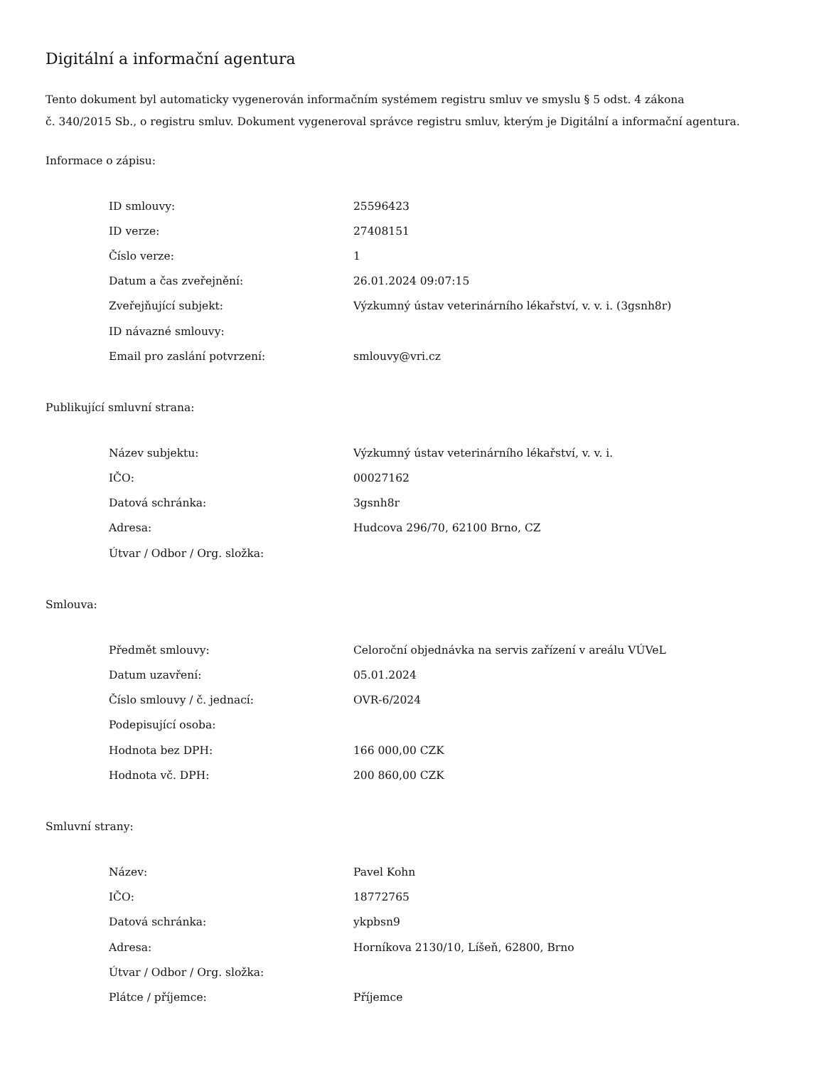Digitální a informační agentura
Tento dokument byl automaticky vygenerován informačním systémem registru smluv ve smyslu § 5 odst. 4 zákona
č. 340/2015 Sb., o registru smluv. Dokument vygeneroval správce registru smluv, kterým je Digitální a informační agentura.
Informace o zápisu:
| ID smlouvy: | 25596423 |
| ID verze: | 27408151 |
| Číslo verze: | 1 |
| Datum a čas zveřejnění: | 26.01.2024 09:07:15 |
| Zveřejňující subjekt: | Výzkumný ústav veterinárního lékařství, v. v. i. (3gsnh8r) |
| ID návazné smlouvy: | |
| Email pro zaslání potvrzení: | smlouvy@vri.cz |
Publikující smluvní strana:
| Název subjektu: | Výzkumný ústav veterinárního lékařství, v. v. i. |
| IČO: | 00027162 |
| Datová schránka: | 3gsnh8r |
| Adresa: | Hudcova 296/70, 62100 Brno, CZ |
| Útvar / Odbor / Org. složka: | |
Smlouva:
| Předmět smlouvy: | Celoroční objednávka na servis zařízení v areálu VÚVeL |
| Datum uzavření: | 05.01.2024 |
| Číslo smlouvy / č. jednací: | OVR-6/2024 |
| Podepisující osoba: | |
| Hodnota bez DPH: | 166 000,00 CZK |
| Hodnota vč. DPH: | 200 860,00 CZK |
Smluvní strany:
| Název: | Pavel Kohn |
| IČO: | 18772765 |
| Datová schránka: | ykpbsn9 |
| Adresa: | Horníkova 2130/10, Líšeň, 62800, Brno |
| Útvar / Odbor / Org. složka: | |
| Plátce / příjemce: | Příjemce |